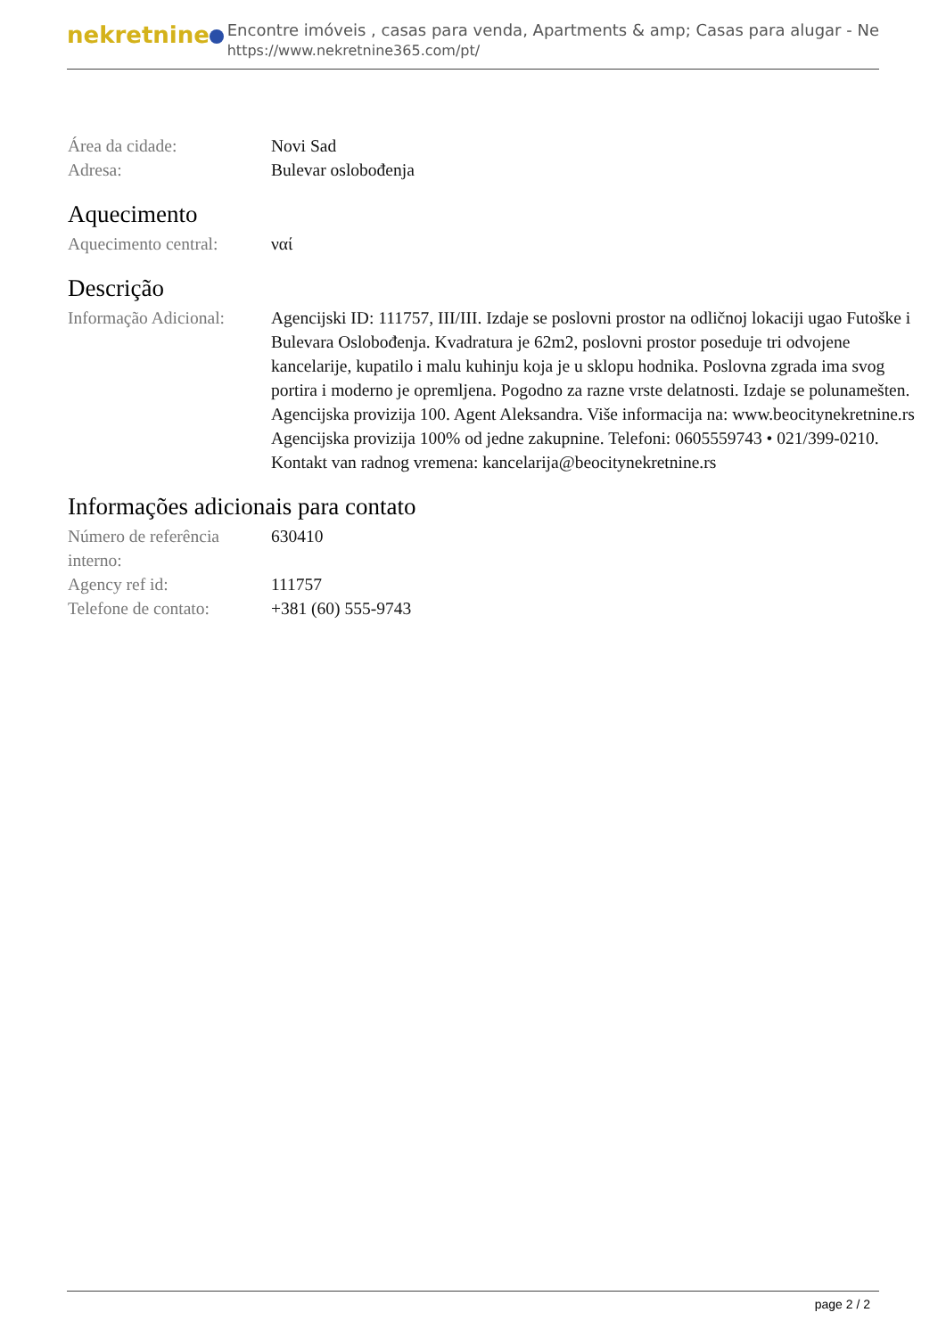nekretnine
Encontre imóveis , casas para venda, Apartments & amp; Casas para alugar - Ne
https://www.nekretnine365.com/pt/
Área da cidade: Novi Sad
Adresa: Bulevar oslobođenja
Aquecimento
Aquecimento central:
ναί
Descrição
Informação Adicional:
Agencijski ID: 111757, III/III. Izdaje se poslovni prostor na odličnoj lokaciji ugao Futoške i Bulevara Oslobođenja. Kvadratura je 62m2, poslovni prostor poseduje tri odvojene kancelarije, kupatilo i malu kuhinju koja je u sklopu hodnika. Poslovna zgrada ima svog portira i moderno je opremljena. Pogodno za razne vrste delatnosti. Izdaje se polunamešten. Agencijska provizija 100. Agent Aleksandra. Više informacija na: www.beocitynekretnine.rs Agencijska provizija 100% od jedne zakupnine. Telefoni: 0605559743 • 021/399-0210. Kontakt van radnog vremena: kancelarija@beocitynekretnine.rs
Informações adicionais para contato
Número de referência interno:
630410
Agency ref id: 111757
Telefone de contato:
+381 (60) 555-9743
page 2 / 2